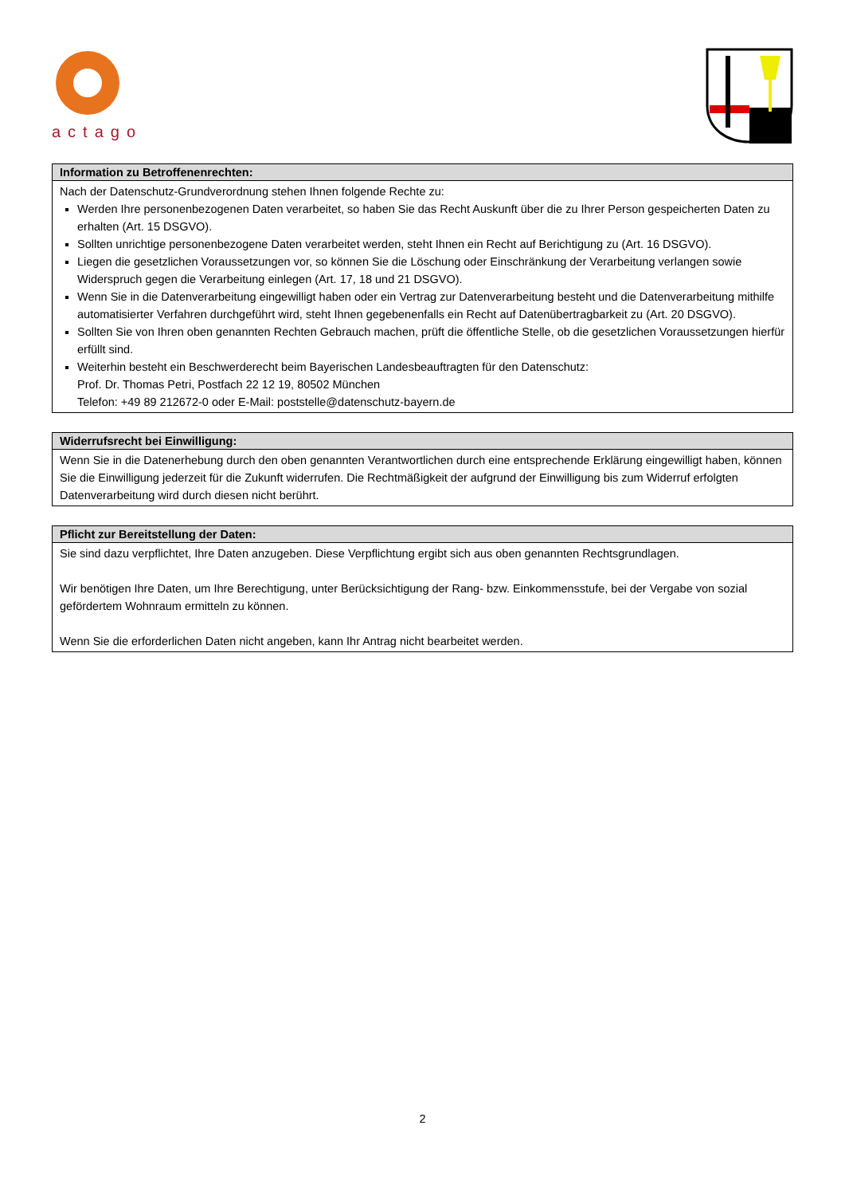actago
| Information zu Betroffenenrechten: |
| --- |
| Nach der Datenschutz-Grundverordnung stehen Ihnen folgende Rechte zu: Werden Ihre personenbezogenen Daten verarbeitet, so haben Sie das Recht Auskunft über die zu Ihrer Person gespeicherten Daten zu erhalten (Art. 15 DSGVO). Sollten unrichtige personenbezogene Daten verarbeitet werden, steht Ihnen ein Recht auf Berichtigung zu (Art. 16 DSGVO). Liegen die gesetzlichen Voraussetzungen vor, so können Sie die Löschung oder Einschränkung der Verarbeitung verlangen sowie Widerspruch gegen die Verarbeitung einlegen (Art. 17, 18 und 21 DSGVO). Wenn Sie in die Datenverarbeitung eingewilligt haben oder ein Vertrag zur Datenverarbeitung besteht und die Datenverarbeitung mithilfe automatisierter Verfahren durchgeführt wird, steht Ihnen gegebenenfalls ein Recht auf Datenübertragbarkeit zu (Art. 20 DSGVO). Sollten Sie von Ihren oben genannten Rechten Gebrauch machen, prüft die öffentliche Stelle, ob die gesetzlichen Voraussetzungen hierfür erfüllt sind. Weiterhin besteht ein Beschwerderecht beim Bayerischen Landesbeauftragten für den Datenschutz: Prof. Dr. Thomas Petri, Postfach 22 12 19, 80502 München Telefon: +49 89 212672-0 oder E-Mail: poststelle@datenschutz-bayern.de |
| Widerrufsrecht bei Einwilligung: |
| --- |
| Wenn Sie in die Datenerhebung durch den oben genannten Verantwortlichen durch eine entsprechende Erklärung eingewilligt haben, können Sie die Einwilligung jederzeit für die Zukunft widerrufen. Die Rechtmäßigkeit der aufgrund der Einwilligung bis zum Widerruf erfolgten Datenverarbeitung wird durch diesen nicht berührt. |
| Pflicht zur Bereitstellung der Daten: |
| --- |
| Sie sind dazu verpflichtet, Ihre Daten anzugeben. Diese Verpflichtung ergibt sich aus oben genannten Rechtsgrundlagen. Wir benötigen Ihre Daten, um Ihre Berechtigung, unter Berücksichtigung der Rang- bzw. Einkommensstufe, bei der Vergabe von sozial gefördertem Wohnraum ermitteln zu können. Wenn Sie die erforderlichen Daten nicht angeben, kann Ihr Antrag nicht bearbeitet werden. |
2